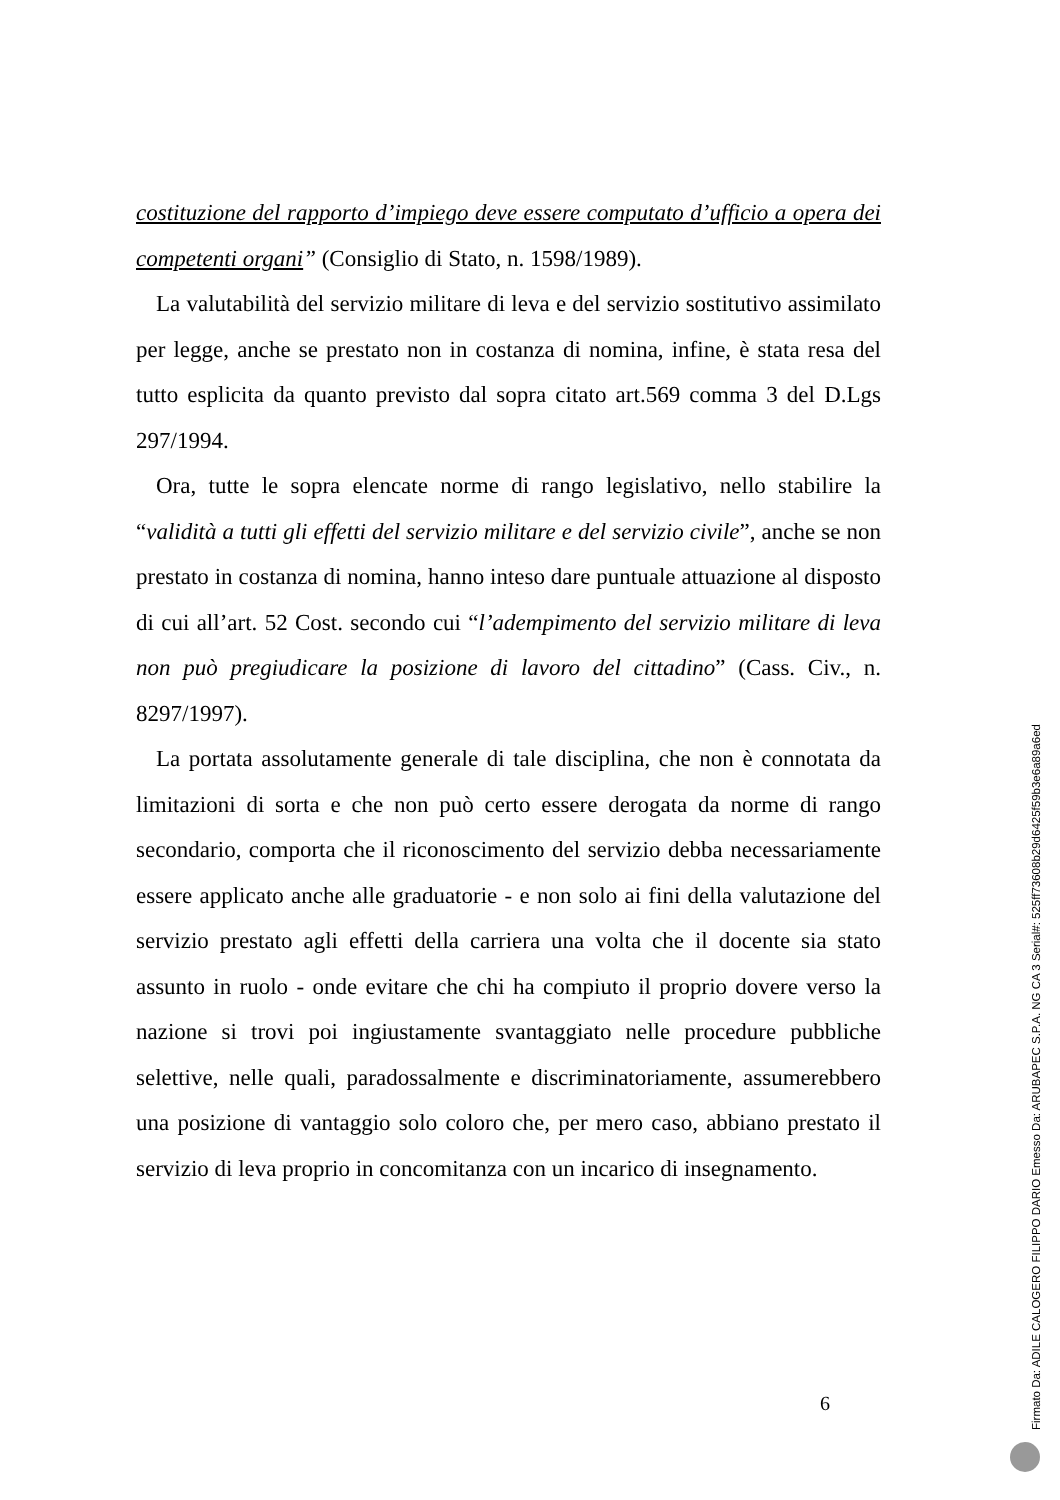costituzione del rapporto d’impiego deve essere computato d’ufficio a opera dei competenti organi” (Consiglio di Stato, n. 1598/1989).
La valutabilità del servizio militare di leva e del servizio sostitutivo assimilato per legge, anche se prestato non in costanza di nomina, infine, è stata resa del tutto esplicita da quanto previsto dal sopra citato art.569 comma 3 del D.Lgs 297/1994.
Ora, tutte le sopra elencate norme di rango legislativo, nello stabilire la “validità a tutti gli effetti del servizio militare e del servizio civile”, anche se non prestato in costanza di nomina, hanno inteso dare puntuale attuazione al disposto di cui all’art. 52 Cost. secondo cui “l’adempimento del servizio militare di leva non può pregiudicare la posizione di lavoro del cittadino” (Cass. Civ., n. 8297/1997).
La portata assolutamente generale di tale disciplina, che non è connotata da limitazioni di sorta e che non può certo essere derogata da norme di rango secondario, comporta che il riconoscimento del servizio debba necessariamente essere applicato anche alle graduatorie - e non solo ai fini della valutazione del servizio prestato agli effetti della carriera una volta che il docente sia stato assunto in ruolo - onde evitare che chi ha compiuto il proprio dovere verso la nazione si trovi poi ingiustamente svantaggiato nelle procedure pubbliche selettive, nelle quali, paradossalmente e discriminatoriamente, assumerebbero una posizione di vantaggio solo coloro che, per mero caso, abbiano prestato il servizio di leva proprio in concomitanza con un incarico di insegnamento.
6
Firmato Da: ADILE CALOGERO FILIPPO DARIO Emesso Da: ARUBAPEC S.P.A. NG CA 3 Serial#: 525ff73608b29d6425f59b3e6a89a6ed